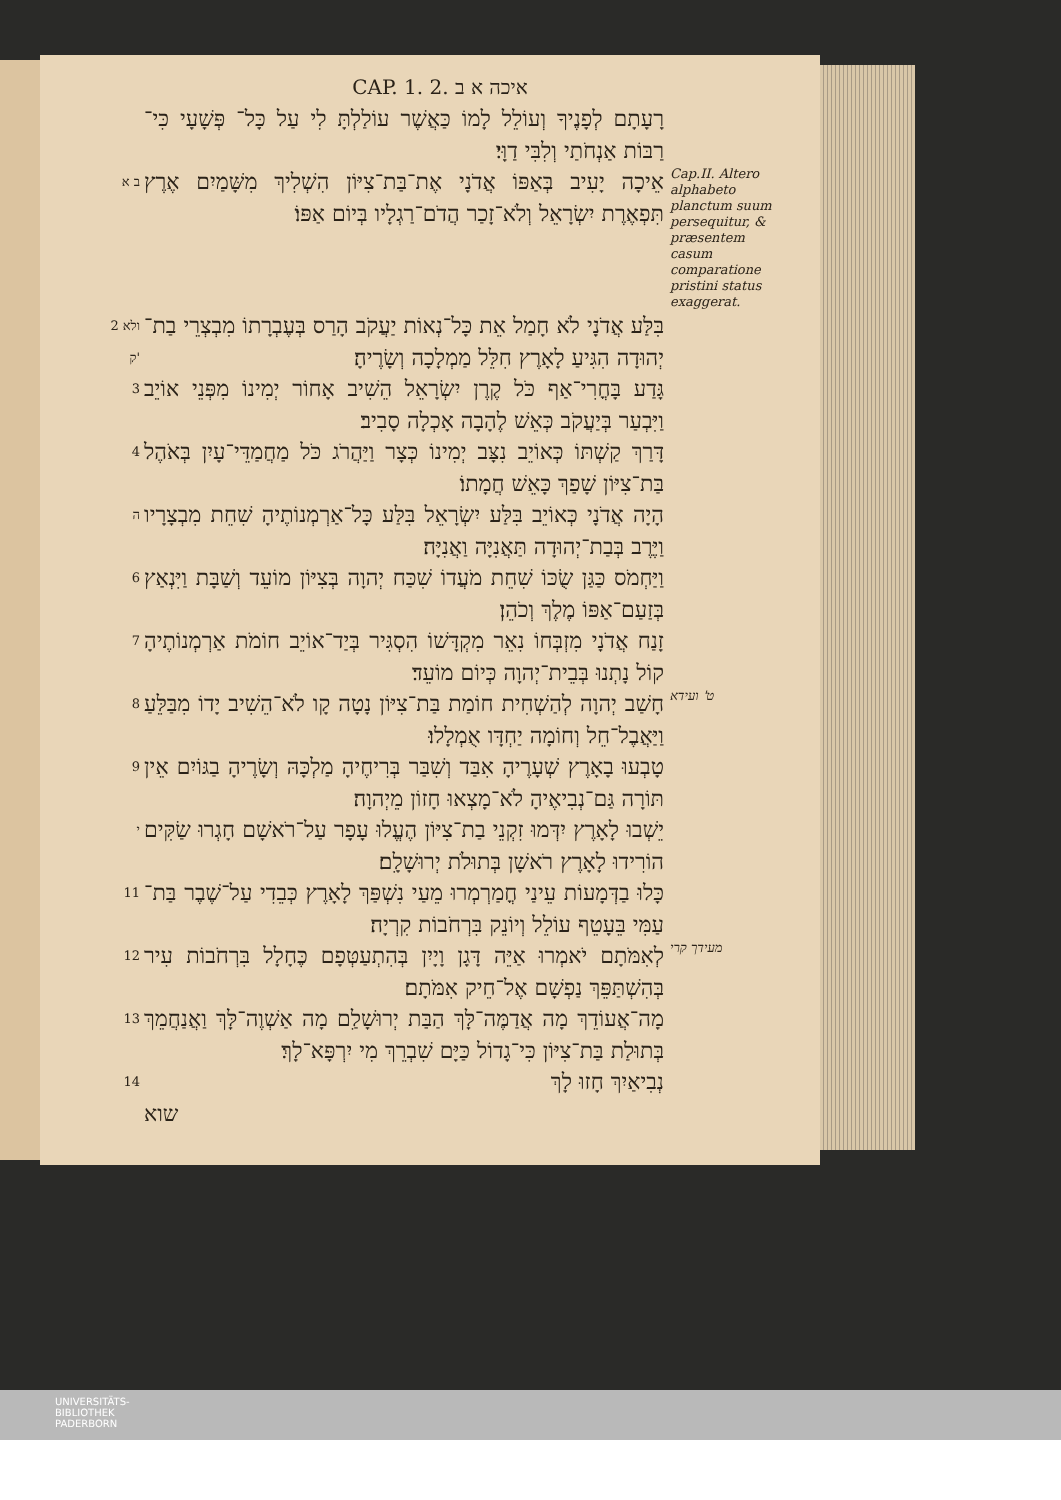CAP. 1. 2. איכה א ב
רָעָתָם לְפָנֶיךָ וְעוֹלֵל לָמוֹ כַּאֲשֶׁר עוֹלַלְתָּ לִי עַל כָּל־ פְּשָׁעָי כִּי־רַבּוֹת אַנְחֹתַי וְלִבִּי דַוָּי׃
ב א
אֵיכָה יָעִיב בְּאַפּוֹ אֲדֹנָי אֶת־בַּת־צִיּוֹן הִשְׁלִיךְ מִשָּׁמַיִם אֶרֶץ תִּפְאֶרֶת יִשְׂרָאֵל וְלֹא־זָכַר הֲדֹם־רַגְלָיו בְּיוֹם אַפּוֹ׃
Cap.II. Altero alphabeto planctum suum persequitur, & præsentem casum comparatione pristini status exaggerat.
2 ולא ק'
בִּלַּע אֲדֹנָי לֹא חָמַל אֵת כָּל־נְאוֹת יַעֲקֹב הָרַס בְּעֶבְרָתוֹ מִבְצְרֵי בַת־יְהוּדָה הִגִּיעַ לָאָרֶץ חִלֵּל מַמְלָכָה וְשָׂרֶיהָ׃
3
גָּדַע בָּחֳרִי־אַף כֹּל קֶרֶן יִשְׂרָאֵל הֵשִׁיב אָחוֹר יְמִינוֹ מִפְּנֵי אוֹיֵב וַיִּבְעַר בְּיַעֲקֹב כְּאֵשׁ לֶהָבָה אָכְלָה סָבִיב׃
4
דָּרַךְ קַשְׁתּוֹ כְּאוֹיֵב נִצָּב יְמִינוֹ כְּצָר וַיַּהֲרֹג כֹּל מַחֲמַדֵּי־עָיִן בְּאֹהֶל בַּת־צִיּוֹן שָׁפַךְ כָּאֵשׁ חֲמָתוֹ׃
ה
הָיָה אֲדֹנָי כְּאוֹיֵב בִּלַּע יִשְׂרָאֵל בִּלַּע כָּל־אַרְמְנוֹתֶיהָ שִׁחֵת מִבְצָרָיו וַיֶּרֶב בְּבַת־יְהוּדָה תַּאֲנִיָּה וַאֲנִיָּה׃
6
וַיַּחְמֹס כַּגַּן שֻׂכּוֹ שִׁחֵת מֹעֲדוֹ שִׁכַּח יְהוָה בְּצִיּוֹן מוֹעֵד וְשַׁבָּת וַיִּנְאַץ בְּזַעַם־אַפּוֹ מֶלֶךְ וְכֹהֵן׃
7
זָנַח אֲדֹנָי מִזְבְּחוֹ נִאֵר מִקְדָּשׁוֹ הִסְגִּיר בְּיַד־אוֹיֵב חוֹמֹת אַרְמְנוֹתֶיהָ קוֹל נָתְנוּ בְּבֵית־יְהוָה כְּיוֹם מוֹעֵד׃
8
חָשַׁב יְהוָה לְהַשְׁחִית חוֹמַת בַּת־צִיּוֹן נָטָה קָו לֹא־הֵשִׁיב יָדוֹ מִבַּלֵּעַ וַיַּאֲבֶל־חֵל וְחוֹמָה יַחְדָּו אֻמְלָלוּ׃
ט' ועידא
9
טָבְעוּ בָאָרֶץ שְׁעָרֶיהָ אִבַּד וְשִׁבַּר בְּרִיחֶיהָ מַלְכָּהּ וְשָׂרֶיהָ בַגּוֹיִם אֵין תּוֹרָה גַּם־נְבִיאֶיהָ לֹא־מָצְאוּ חָזוֹן מֵיְהוָה׃
י
יֵשְׁבוּ לָאָרֶץ יִדְּמוּ זִקְנֵי בַת־צִיּוֹן הֶעֱלוּ עָפָר עַל־רֹאשָׁם חָגְרוּ שַׂקִּים הוֹרִידוּ לָאָרֶץ רֹאשָׁן בְּתוּלֹת יְרוּשָׁלִָם׃
11
כָּלוּ בַדְּמָעוֹת עֵינַי חֳמַרְמְרוּ מֵעַי נִשְׁפַּךְ לָאָרֶץ כְּבֵדִי עַל־שֶׁבֶר בַּת־עַמִּי בֵּעָטֵף עוֹלֵל וְיוֹנֵק בִּרְחֹבוֹת קִרְיָה׃
12
לְאִמֹּתָם יֹאמְרוּ אַיֵּה דָּגָן וָיָיִן בְּהִתְעַטְּפָם כֶּחָלָל בִּרְחֹבוֹת עִיר בְּהִשְׁתַּפֵּךְ נַפְשָׁם אֶל־חֵיק אִמֹּתָם׃
מעידך קרי
13
מָה־אֲעוֹדֵךְ מָה אֲדַמֶּה־לָּךְ הַבַּת יְרוּשָׁלִַם מָה אַשְׁוֶה־לָּךְ וַאֲנַחֲמֵךְ בְּתוּלַת בַּת־צִיּוֹן כִּי־גָדוֹל כַּיָּם שִׁבְרֵךְ מִי יִרְפָּא־לָךְ׃
14
נְבִיאַיִךְ חָזוּ לָךְ
שוא
UNIVERSITÄTS-
BIBLIOTHEK
PADERBORN